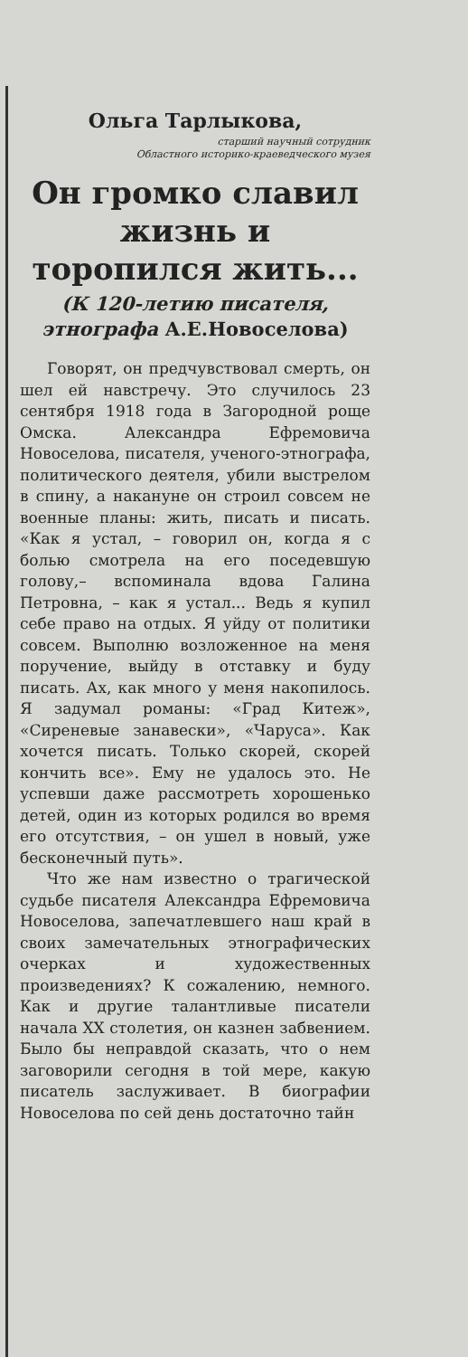Ольга Тарлыкова,
старший научный сотрудник
Областного историко-краеведческого музея
Он громко славил жизнь и торопился жить...
(К 120-летию писателя, этнографа А.Е.Новоселова)
Говорят, он предчувствовал смерть, он шел ей навстречу. Это случилось 23 сентября 1918 года в Загородной роще Омска. Александра Ефремовича Новоселова, писателя, ученого-этнографа, политического деятеля, убили выстрелом в спину, а накануне он строил совсем не военные планы: жить, писать и писать. «Как я устал, – говорил он, когда я с болью смотрела на его поседевшую голову,– вспоминала вдова Галина Петровна, – как я устал... Ведь я купил себе право на отдых. Я уйду от политики совсем. Выполню возложенное на меня поручение, выйду в отставку и буду писать. Ах, как много у меня накопилось. Я задумал романы: «Град Китеж», «Сиреневые занавески», «Чаруса». Как хочется писать. Только скорей, скорей кончить все». Ему не удалось это. Не успевши даже рассмотреть хорошенько детей, один из которых родился во время его отсутствия, – он ушел в новый, уже бесконечный путь».
Что же нам известно о трагической судьбе писателя Александра Ефремовича Новоселова, запечатлевшего наш край в своих замечательных этнографических очерках и художественных произведениях? К сожалению, немного. Как и другие талантливые писатели начала XX столетия, он казнен забвением. Было бы неправдой сказать, что о нем заговорили сегодня в той мере, какую писатель заслуживает. В биографии Новоселова по сей день достаточно тайн